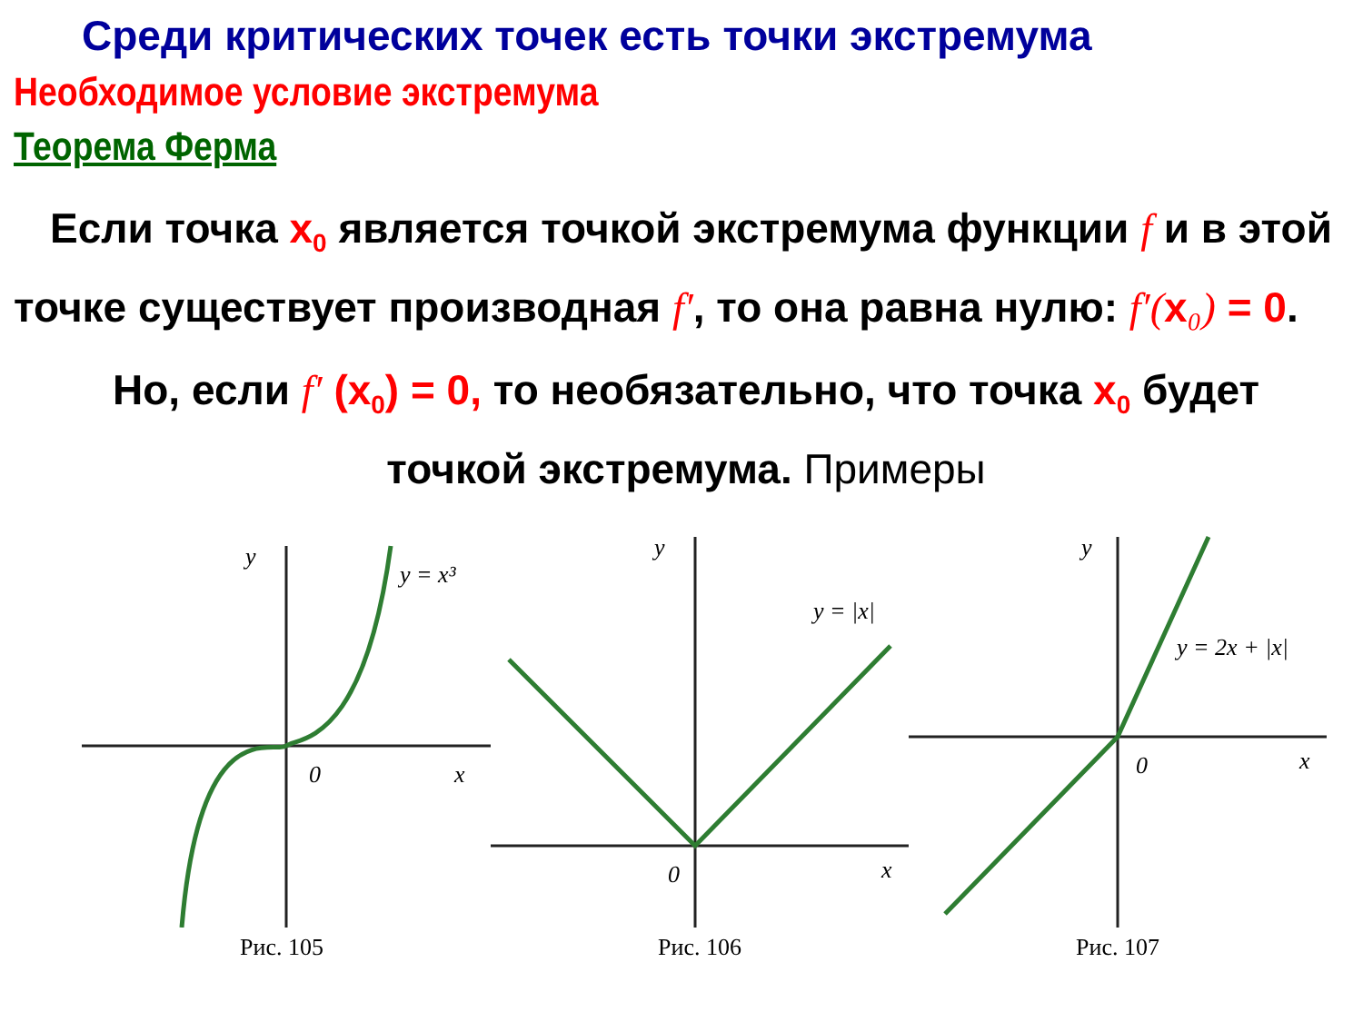Среди критических точек есть точки экстремума
Необходимое условие экстремума
Теорема Ферма
Если точка x<sub>0</sub> является точкой экстремума функции f и в этой точке существует производная f′, то она равна нулю: f′(x ₀) = 0.
Но, если f′ (x<sub>0</sub>) = 0, то необязательно, что точка x<sub>0</sub> будет точкой экстремума. Примеры
y
0
x
y = x³
Рис. 105
y
0
x
y = |x|
Рис. 106
y
0
x
y = 2x + |x|
Рис. 107